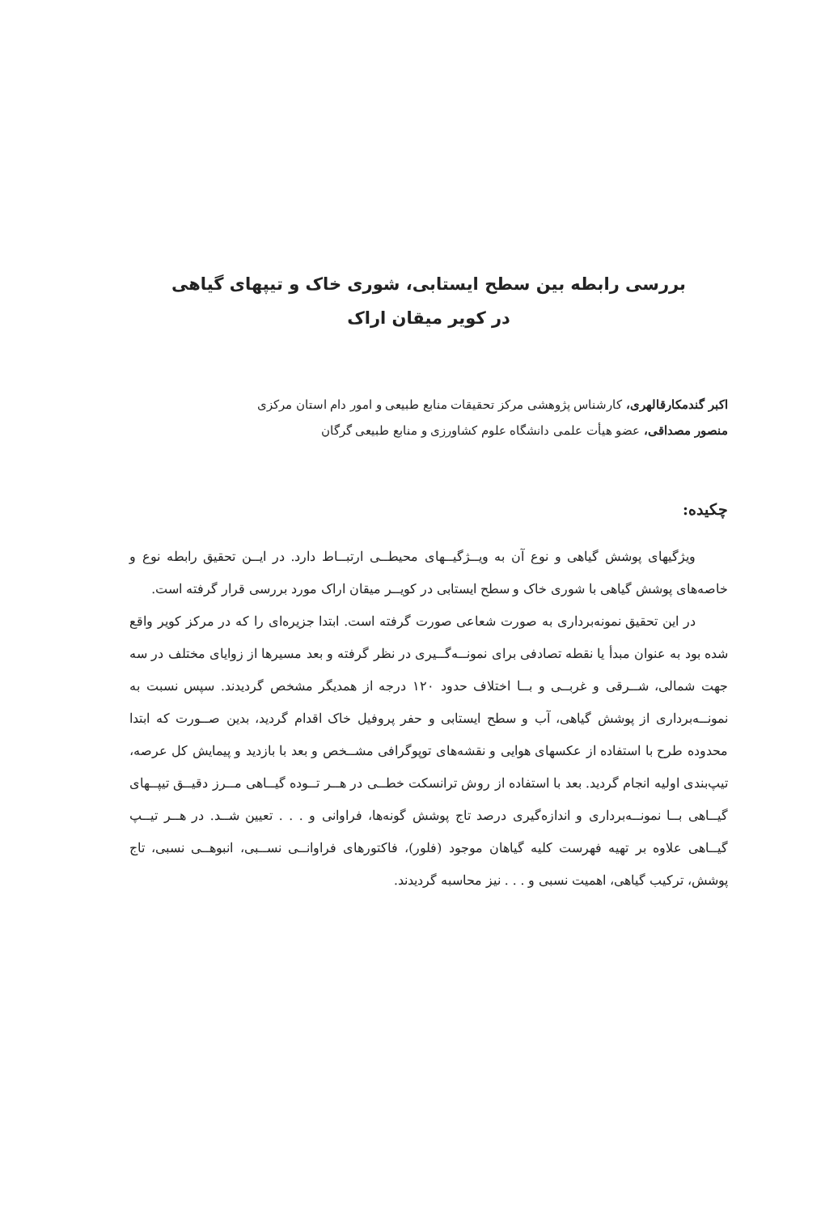بررسی رابطه بین سطح ایستابی، شوری خاک و تیپهای گیاهی
در کویر میقان اراک
اکبر گندمکارقالهری، کارشناس پژوهشی مرکز تحقیقات منابع طبیعی و امور دام استان مرکزی
منصور مصداقی، عضو هیأت علمی دانشگاه علوم کشاورزی و منابع طبیعی گرگان
چکیده:
ویژگیهای پوشش گیاهی و نوع آن به ویــژگیــهای محیطــی ارتبــاط دارد. در ایــن تحقیق رابطه نوع و خاصه‌های پوشش گیاهی با شوری خاک و سطح ایستابی در کویــر میقان اراک مورد بررسی قرار گرفته است.
در این تحقیق نمونه‌برداری به صورت شعاعی صورت گرفته است. ابتدا جزیره‌ای را که در مرکز کویر واقع شده بود به عنوان مبدأ یا نقطه تصادفی برای نمونــه‌گــیری در نظر گرفته و بعد مسیرها از زوایای مختلف در سه جهت شمالی، شــرقی و غربــی و بــا اختلاف حدود ۱۲۰ درجه از همدیگر مشخص گردیدند. سپس نسبت به نمونــه‌برداری از پوشش گیاهی، آب و سطح ایستابی و حفر پروفیل خاک اقدام گردید، بدین صــورت که ابتدا محدوده طرح با استفاده از عکسهای هوایی و نقشه‌های توپوگرافی مشــخص و بعد با بازدید و پیمایش کل عرصه، تیپ‌بندی اولیه انجام گردید. بعد با استفاده از روش ترانسکت خطــی در هــر تــوده گیــاهی مــرز دقیــق تیپــهای گیــاهی بــا نمونــه‌برداری و اندازه‌گیری درصد تاج پوشش گونه‌ها، فراوانی و . . . تعیین شــد. در هــر تیــپ گیــاهی علاوه بر تهیه فهرست کلیه گیاهان موجود (فلور)، فاکتورهای فراوانــی نســبی، انبوهــی نسبی، تاج پوشش، ترکیب گیاهی، اهمیت نسبی و . . . نیز محاسبه گردیدند.